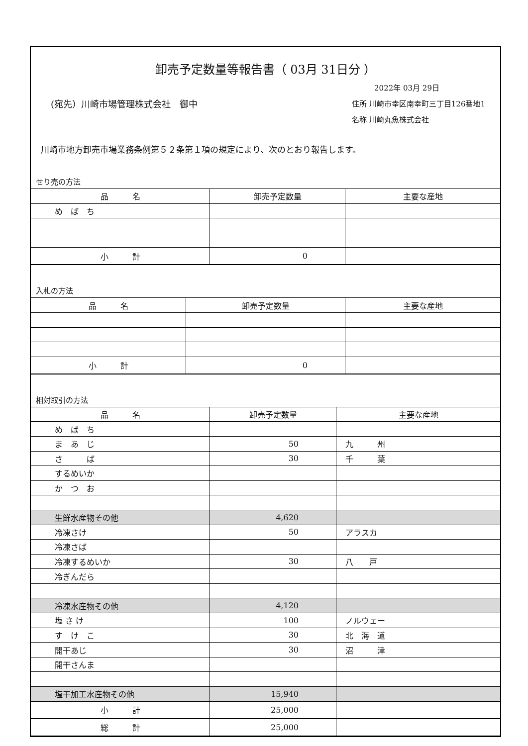卸売予定数量等報告書（ 03月 31日分 ）
(宛先）川崎市場管理株式会社　御中
2022年 03月 29日
住所 川崎市幸区南幸町三丁目126番地1
名称 川崎丸魚株式会社
川崎市地方卸売市場業務条例第５２条第１項の規定により、次のとおり報告します。
せり売の方法
| 品 名 | 卸売予定数量 | 主要な産地 |
| --- | --- | --- |
| め ば ち | | |
| 小 計 | 0 | |
入札の方法
| 品 名 | 卸売予定数量 | 主要な産地 |
| --- | --- | --- |
| 小 計 | 0 | |
相対取引の方法
| 品 名 | 卸売予定数量 | 主要な産地 |
| --- | --- | --- |
| め ば ち | | |
| ま あ じ | 50 | 九 州 |
| さ ば | 30 | 千 葉 |
| するめいか | | |
| か つ お | | |
| 生鮮水産物その他 | 4,620 | |
| 冷凍さけ | 50 | アラスカ |
| 冷凍さば | | |
| 冷凍するめいか | 30 | 八 戸 |
| 冷ぎんだら | | |
| 冷凍水産物その他 | 4,120 | |
| 塩 さ け | 100 | ノルウェー |
| す け こ | 30 | 北 海 道 |
| 開干あじ | 30 | 沼 津 |
| 開干さんま | | |
| 塩干加工水産物その他 | 15,940 | |
| 小 計 | 25,000 | |
| 総 計 | 25,000 | |